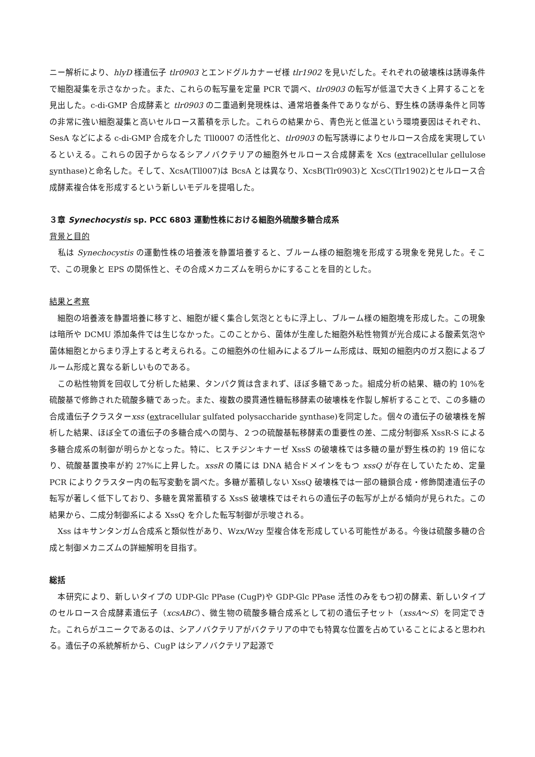ニー解析により、hlyD 様遺伝子 tlr0903 とエンドグルカナーゼ様 tlr1902 を見いだした。それぞれの破壊株は誘導条件で細胞凝集を示さなかった。また、これらの転写量を定量 PCR で調べ、tlr0903 の転写が低温で大きく上昇することを見出した。c-di-GMP 合成酵素と tlr0903 の二重過剰発現株は、通常培養条件でありながら、野生株の誘導条件と同等の非常に強い細胞凝集と高いセルロース蓄積を示した。これらの結果から、青色光と低温という環境要因はそれぞれ、SesA などによる c-di-GMP 合成を介した Tll0007 の活性化と、tlr0903 の転写誘導によりセルロース合成を実現しているといえる。これらの因子からなるシアノバクテリアの細胞外セルロース合成酵素を Xcs (extracellular cellulose synthase)と命名した。そして、XcsA(Tll007)は BcsA とは異なり、XcsB(Tlr0903)と XcsC(Tlr1902)とセルロース合成酵素複合体を形成するという新しいモデルを提唱した。
３章 Synechocystis sp. PCC 6803 運動性株における細胞外硫酸多糖合成系
背景と目的
　私は Synechocystis の運動性株の培養液を静置培養すると、ブルーム様の細胞塊を形成する現象を発見した。そこで、この現象と EPS の関係性と、その合成メカニズムを明らかにすることを目的とした。
結果と考察
　細胞の培養液を静置培養に移すと、細胞が緩く集合し気泡とともに浮上し、ブルーム様の細胞塊を形成した。この現象は暗所や DCMU 添加条件では生じなかった。このことから、菌体が生産した細胞外粘性物質が光合成による酸素気泡や菌体細胞とからまり浮上すると考えられる。この細胞外の仕組みによるブルーム形成は、既知の細胞内のガス胞によるブルーム形成と異なる新しいものである。
　この粘性物質を回収して分析した結果、タンパク質は含まれず、ほぼ多糖であった。組成分析の結果、糖の約 10%を硫酸基で修飾された硫酸多糖であった。また、複数の膜貫通性糖転移酵素の破壊株を作製し解析することで、この多糖の合成遺伝子クラスターxss (extracellular sulfated polysaccharide synthase)を同定した。個々の遺伝子の破壊株を解析した結果、ほぼ全ての遺伝子の多糖合成への関与、２つの硫酸基転移酵素の重要性の差、二成分制御系 XssR-S による多糖合成系の制御が明らかとなった。特に、ヒスチジンキナーゼ XssS の破壊株では多糖の量が野生株の約 19 倍になり、硫酸基置換率が約 27%に上昇した。xssR の隣には DNA 結合ドメインをもつ xssQ が存在していたため、定量 PCR によりクラスター内の転写変動を調べた。多糖が蓄積しない XssQ 破壊株では一部の糖鎖合成・修飾関連遺伝子の転写が著しく低下しており、多糖を異常蓄積する XssS 破壊株ではそれらの遺伝子の転写が上がる傾向が見られた。この結果から、二成分制御系による XssQ を介した転写制御が示唆される。
　Xss はキサンタンガム合成系と類似性があり、Wzx/Wzy 型複合体を形成している可能性がある。今後は硫酸多糖の合成と制御メカニズムの詳細解明を目指す。
総括
　本研究により、新しいタイプの UDP-Glc PPase (CugP)や GDP-Glc PPase 活性のみをもつ初の酵素、新しいタイプのセルロース合成酵素遺伝子（xcsABC）、微生物の硫酸多糖合成系として初の遺伝子セット（xssA～S）を同定できた。これらがユニークであるのは、シアノバクテリアがバクテリアの中でも特異な位置を占めていることによると思われる。遺伝子の系統解析から、CugP はシアノバクテリア起源で